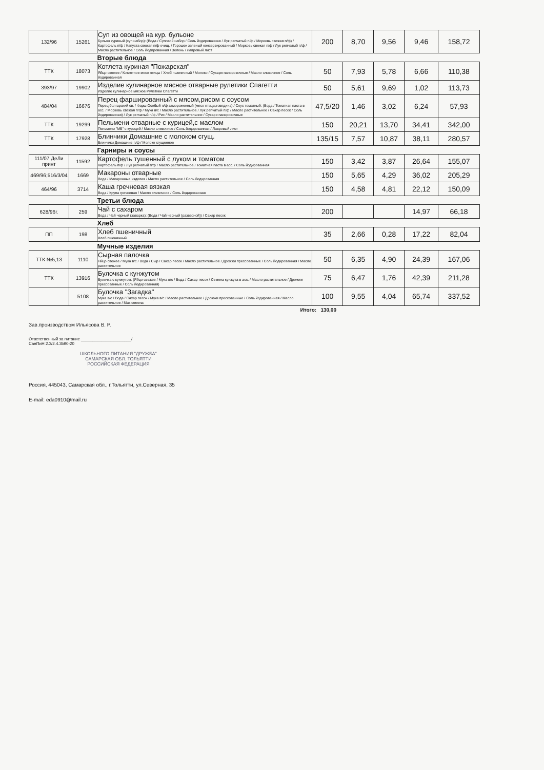| 132/96 | 15261 | Суп из овощей на кур. бульоне Бульон куриный (суп.набор): (Вода / Суповой набор / Соль йодированная / Лук репчатый п/ф / Морковь свежая п/ф) / Картофель п/ф / Капуста свежая п/ф очищ. / Горошек зеленый консервированный / Морковь свежая п/ф / Лук репчатый п/ф / Масло растительное / Соль йодированная / Зелень / Лавровый лист | 200 | 8,70 | 9,56 | 9,46 | 158,72 |
| Вторые блюда | | | | | | | |
| ТТК | 18073 | Котлета куриная "Пожарская" Яйцо свежее / Котлетное мясо птицы / Хлеб пшеничный / Молоко / Сухари панировочные / Масло сливочное / Соль йодированная | 50 | 7,93 | 5,78 | 6,66 | 110,38 |
| 393/97 | 19902 | Изделие кулинарное мясное отварные рулетики Спагетти Изделие кулинарное мясное Рулетики Спагетти | 50 | 5,61 | 9,69 | 1,02 | 113,73 |
| 484/04 | 16676 | Перец фаршированный с мясом,рисом с соусом Перец болгарский св. / Фарш Особый п/ф замороженный (мясо птицы,говядина) / Соус томатный: (Вода / Томатная паста в асс. / Морковь свежая п/ф / Мука в/с / Масло растительное / Лук репчатый п/ф / Масло растительное / Сахар песок / Соль йодированная) / Лук репчатый п/ф / Рис / Масло растительное / Сухари панировочные | 47,5/20 | 1,46 | 3,02 | 6,24 | 57,93 |
| ТТК | 19299 | Пельмени отварные с курицей,с маслом Пельмени "МБ" с курицей / Масло сливочное / Соль йодированная / Лавровый лист | 150 | 20,21 | 13,70 | 34,41 | 342,00 |
| ТТК | 17928 | Блинчики Домашние с молоком сгущ. Блинчики Домашние п/ф / Молоко сгущенное | 135/15 | 7,57 | 10,87 | 38,11 | 280,57 |
| Гарниры и соусы | | | | | | | |
| 111/07 ДеЛи принт | 11592 | Картофель тушенный с луком и томатом Картофель п/ф / Лук репчатый п/ф / Масло растительное / Томатная паста в асс. / Соль йодированная | 150 | 3,42 | 3,87 | 26,64 | 155,07 |
| 469/96;516/3/04 | 1669 | Макароны отварные Вода / Макаронные изделия / Масло растительное / Соль йодированная | 150 | 5,65 | 4,29 | 36,02 | 205,29 |
| 464/96 | 3714 | Каша гречневая вязкая Вода / Крупа гречневая / Масло сливочное / Соль йодированная | 150 | 4,58 | 4,81 | 22,12 | 150,09 |
| Третьи блюда | | | | | | | |
| 628/96г. | 259 | Чай с сахаром Вода / Чай черный (заварка): (Вода / Чай черный (развесной)) / Сахар песок | 200 | | | 14,97 | 66,18 |
| Хлеб | | | | | | | |
| ПП | 198 | Хлеб пшеничный Хлеб пшеничный | 35 | 2,66 | 0,28 | 17,22 | 82,04 |
| Мучные изделия | | | | | | | |
| ТТК №5,13 | 1110 | Сырная палочка Яйцо свежее / Мука в/с / Вода / Сыр / Сахар песок / Масло растительное / Дрожжи прессованные / Соль йодированная / Масло растительное | 50 | 6,35 | 4,90 | 24,39 | 167,06 |
| ТТК | 13916 | Булочка с кунжутом Булочка с кунжутом: (Яйцо свежее / Мука в/с / Вода / Сахар песок / Семена кунжута в асс. / Масло растительное / Дрожжи прессованные / Соль йодированная) | 75 | 6,47 | 1,76 | 42,39 | 211,28 |
| | 5108 | Булочка "Загадка" Мука в/с / Вода / Сахар песок / Мука в/с / Масло растительное / Дрожжи прессованные / Соль йодированная / Масло растительное / Мак семена | 100 | 9,55 | 4,04 | 65,74 | 337,52 |
Итого: 130,00
Зав.производством Ильясова В. Р.
Ответственный за питание ______________________/
СанПиН 2.3/2.4.3590-20
ШКОЛЬНОГО ПИТАНИЯ "ДРУЖБА" САМАРСКАЯ ОБЛ. ТОЛЬЯТТИ РОССИЙСКАЯ ФЕДЕРАЦИЯ
Россия, 445043, Самарская обл., г.Тольятти, ул.Северная, 35
E-mail: eda0910@mail.ru